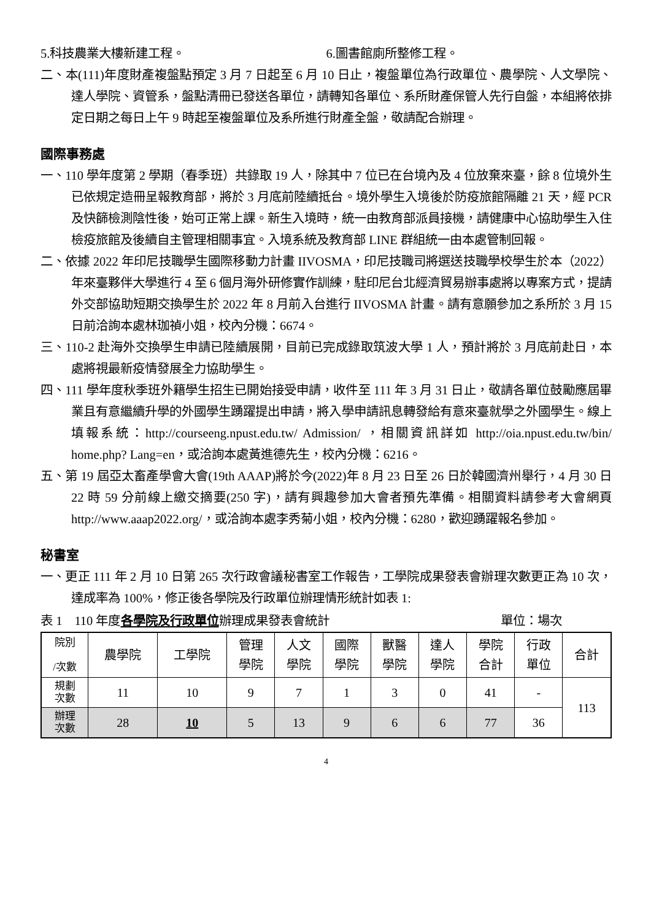5.科技農業大樓新建工程。 6.圖書館廁所整修工程。
二、本(111)年度財產複盤點預定 3 月 7 日起至 6 月 10 日止，複盤單位為行政單位、農學院、人文學院、達人學院、資管系，盤點清冊已發送各單位，請轉知各單位、系所財產保管人先行自盤，本組將依排定日期之每日上午 9 時起至複盤單位及系所進行財產全盤，敬請配合辦理。
國際事務處
一、110 學年度第 2 學期（春季班）共錄取 19 人，除其中 7 位已在台境內及 4 位放棄來臺，餘 8 位境外生已依規定造冊呈報教育部，將於 3 月底前陸續抵台。境外學生入境後於防疫旅館隔離 21 天，經 PCR 及快篩檢測陰性後，始可正常上課。新生入境時，統一由教育部派員接機，請健康中心協助學生入住檢疫旅館及後續自主管理相關事宜。入境系統及教育部 LINE 群組統一由本處管制回報。
二、依據 2022 年印尼技職學生國際移動力計畫 IIVOSMA，印尼技職司將選送技職學校學生於本（2022）年來臺夥伴大學進行 4 至 6 個月海外研修實作訓練，駐印尼台北經濟貿易辦事處將以專案方式，提請外交部協助短期交換學生於 2022 年 8 月前入台進行 IIVOSMA 計畫。請有意願參加之系所於 3 月 15 日前洽詢本處林珈禎小姐，校內分機：6674。
三、110-2 赴海外交換學生申請已陸續展開，目前已完成錄取筑波大學 1 人，預計將於 3 月底前赴日，本處將視最新疫情發展全力協助學生。
四、111 學年度秋季班外籍學生招生已開始接受申請，收件至 111 年 3 月 31 日止，敬請各單位鼓勵應屆畢業且有意繼續升學的外國學生踴躍提出申請，將入學申請訊息轉發給有意來臺就學之外國學生。線上填報系統：http://courseeng.npust.edu.tw/ Admission/ ，相關資訊詳如 http://oia.npust.edu.tw/bin/ home.php? Lang=en，或洽詢本處黃進德先生，校內分機：6216。
五、第 19 屆亞太畜產學會大會(19th AAAP)將於今(2022)年 8 月 23 日至 26 日於韓國濟州舉行，4 月 30 日 22 時 59 分前線上繳交摘要(250 字)，請有興趣參加大會者預先準備。相關資料請參考大會網頁 http://www.aaap2022.org/，或洽詢本處李秀菊小姐，校內分機：6280，歡迎踴躍報名參加。
秘書室
一、更正 111 年 2 月 10 日第 265 次行政會議秘書室工作報告，工學院成果發表會辦理次數更正為 10 次，達成率為 100%，修正後各學院及行政單位辦理情形統計如表 1:
表 1　110 年度各學院及行政單位辦理成果發表會統計 單位：場次
| 院別 /次數 | 農學院 | 工學院 | 管理 學院 | 人文 學院 | 國際 學院 | 獸醫 學院 | 達人 學院 | 學院 合計 | 行政 單位 | 合計 |
| 規劃 次數 | 11 | 10 | 9 | 7 | 1 | 3 | 0 | 41 | - | 113 |
| 辦理 次數 | 28 | 10 | 5 | 13 | 9 | 6 | 6 | 77 | 36 | |
4